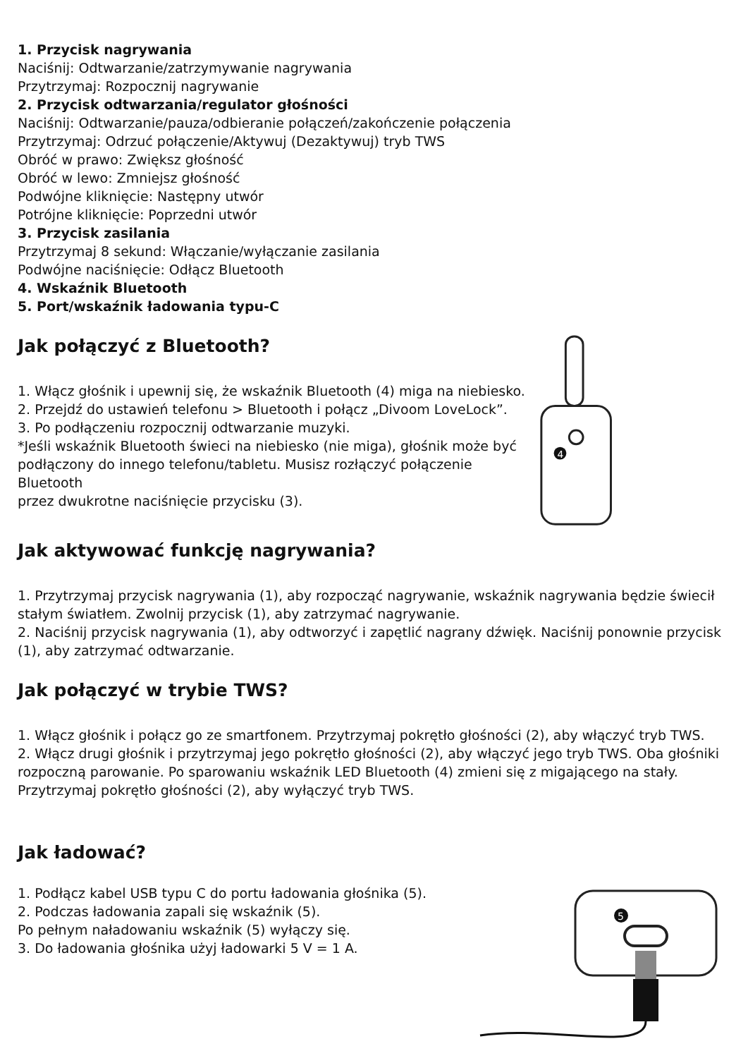1. Przycisk nagrywania
Naciśnij: Odtwarzanie/zatrzymywanie nagrywania
Przytrzymaj: Rozpocznij nagrywanie
2. Przycisk odtwarzania/regulator głośności
Naciśnij: Odtwarzanie/pauza/odbieranie połączeń/zakończenie połączenia
Przytrzymaj: Odrzuć połączenie/Aktywuj (Dezaktywuj) tryb TWS
Obróć w prawo: Zwiększ głośność
Obróć w lewo: Zmniejsz głośność
Podwójne kliknięcie: Następny utwór
Potrójne kliknięcie: Poprzedni utwór
3. Przycisk zasilania
Przytrzymaj 8 sekund: Włączanie/wyłączanie zasilania
Podwójne naciśnięcie: Odłącz Bluetooth
4. Wskaźnik Bluetooth
5. Port/wskaźnik ładowania typu-C
Jak połączyć z Bluetooth?
1. Włącz głośnik i upewnij się, że wskaźnik Bluetooth (4) miga na niebiesko.
2. Przejdź do ustawień telefonu > Bluetooth i połącz „Divoom LoveLock”.
3. Po podłączeniu rozpocznij odtwarzanie muzyki.
*Jeśli wskaźnik Bluetooth świeci na niebiesko (nie miga), głośnik może być
podłączony do innego telefonu/tabletu. Musisz rozłączyć połączenie Bluetooth
przez dwukrotne naciśnięcie przycisku (3).
4
Jak aktywować funkcję nagrywania?
1. Przytrzymaj przycisk nagrywania (1), aby rozpocząć nagrywanie, wskaźnik nagrywania będzie świecił stałym światłem. Zwolnij przycisk (1), aby zatrzymać nagrywanie.
2. Naciśnij przycisk nagrywania (1), aby odtworzyć i zapętlić nagrany dźwięk. Naciśnij ponownie przycisk (1), aby zatrzymać odtwarzanie.
Jak połączyć w trybie TWS?
1. Włącz głośnik i połącz go ze smartfonem. Przytrzymaj pokrętło głośności (2), aby włączyć tryb TWS.
2. Włącz drugi głośnik i przytrzymaj jego pokrętło głośności (2), aby włączyć jego tryb TWS. Oba głośniki rozpoczną parowanie. Po sparowaniu wskaźnik LED Bluetooth (4) zmieni się z migającego na stały. Przytrzymaj pokrętło głośności (2), aby wyłączyć tryb TWS.
Jak ładować?
1. Podłącz kabel USB typu C do portu ładowania głośnika (5).
2. Podczas ładowania zapali się wskaźnik (5).
Po pełnym naładowaniu wskaźnik (5) wyłączy się.
3. Do ładowania głośnika użyj ładowarki 5 V = 1 A.
5